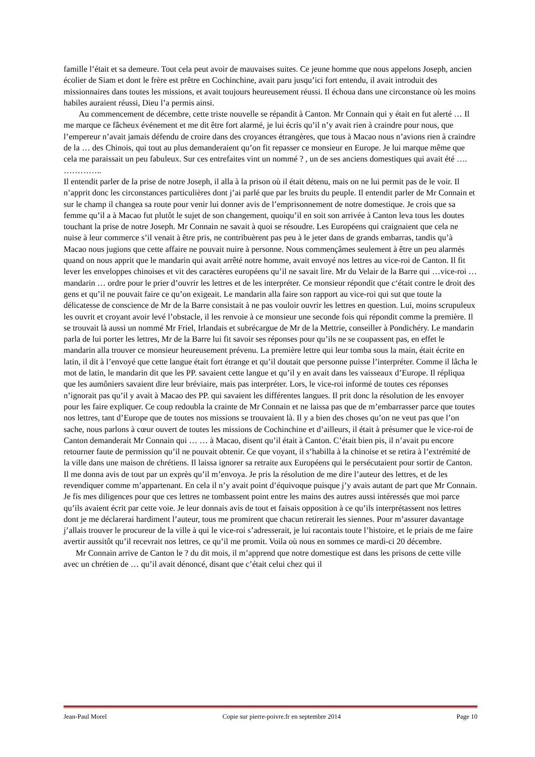famille l’était et sa demeure. Tout cela peut avoir de mauvaises suites. Ce jeune homme que nous appelons Joseph, ancien écolier de Siam et dont le frère est prêtre en Cochinchine, avait paru jusqu’ici fort entendu, il avait introduit des missionnaires dans toutes les missions, et avait toujours heureusement réussi. Il échoua dans une circonstance où les moins habiles auraient réussi, Dieu l’a permis ainsi.
Au commencement de décembre, cette triste nouvelle se répandit à Canton. Mr Connain qui y était en fut alerté … Il me marque ce fâcheux événement et me dit être fort alarmé, je lui écris qu’il n’y avait rien à craindre pour nous, que l’empereur n’avait jamais défendu de croire dans des croyances étrangères, que tous à Macao nous n’avions rien à craindre de la … des Chinois, qui tout au plus demanderaient qu’on fit repasser ce monsieur en Europe. Je lui marque même que cela me paraissait un peu fabuleux. Sur ces entrefaites vint un nommé ? , un de ses anciens domestiques qui avait été ….
…………..
Il entendit parler de la prise de notre Joseph, il alla à la prison où il était détenu, mais on ne lui permit pas de le voir. Il n’apprit donc les circonstances particulières dont j’ai parlé que par les bruits du peuple. Il entendit parler de Mr Connain et sur le champ il changea sa route pour venir lui donner avis de l’emprisonnement de notre domestique. Je crois que sa femme qu’il a à Macao fut plutôt le sujet de son changement, quoiqu’il en soit son arrivée à Canton leva tous les doutes touchant la prise de notre Joseph. Mr Connain ne savait à quoi se résoudre. Les Européens qui craignaient que cela ne nuise à leur commerce s’il venait à être pris, ne contribuèrent pas peu à le jeter dans de grands embarras, tandis qu’à Macao nous jugions que cette affaire ne pouvait nuire à personne. Nous commençâmes seulement à être un peu alarmés quand on nous apprit que le mandarin qui avait arrêté notre homme, avait envoyé nos lettres au vice-roi de Canton. Il fit lever les enveloppes chinoises et vit des caractères européens qu’il ne savait lire. Mr du Velair de la Barre qui …vice-roi … mandarin … ordre pour le prier d’ouvrir les lettres et de les interpréter. Ce monsieur répondit que c‘était contre le droit des gens et qu’il ne pouvait faire ce qu’on exigeait. Le mandarin alla faire son rapport au vice-roi qui sut que toute la délicatesse de conscience de Mr de la Barre consistait à ne pas vouloir ouvrir les lettres en question. Lui, moins scrupuleux les ouvrit et croyant avoir levé l’obstacle, il les renvoie à ce monsieur une seconde fois qui répondit comme la première. Il se trouvait là aussi un nommé Mr Friel, Irlandais et subrécargue de Mr de la Mettrie, conseiller à Pondichéry. Le mandarin parla de lui porter les lettres, Mr de la Barre lui fit savoir ses réponses pour qu’ils ne se coupassent pas, en effet le mandarin alla trouver ce monsieur heureusement prévenu. La première lettre qui leur tomba sous la main, était écrite en latin, il dit à l’envoyé que cette langue était fort étrange et qu’il doutait que personne puisse l’interpréter. Comme il lâcha le mot de latin, le mandarin dit que les PP. savaient cette langue et qu’il y en avait dans les vaisseaux d’Europe. Il répliqua que les aumôniers savaient dire leur bréviaire, mais pas interpréter. Lors, le vice-roi informé de toutes ces réponses n’ignorait pas qu’il y avait à Macao des PP. qui savaient les différentes langues. Il prit donc la résolution de les envoyer pour les faire expliquer. Ce coup redoubla la crainte de Mr Connain et ne laissa pas que de m’embarrasser parce que toutes nos lettres, tant d’Europe que de toutes nos missions se trouvaient là. Il y a bien des choses qu’on ne veut pas que l’on sache, nous parlons à cœur ouvert de toutes les missions de Cochinchine et d’ailleurs, il était à présumer que le vice-roi de Canton demanderait Mr Connain qui … … à Macao, disent qu’il était à Canton. C’était bien pis, il n’avait pu encore retourner faute de permission qu’il ne pouvait obtenir. Ce que voyant, il s’habilla à la chinoise et se retira à l’extrémité de la ville dans une maison de chrétiens. Il laissa ignorer sa retraite aux Européens qui le persécutaient pour sortir de Canton. Il me donna avis de tout par un exprès qu’il m’envoya. Je pris la résolution de me dire l’auteur des lettres, et de les revendiquer comme m’appartenant. En cela il n’y avait point d’équivoque puisque j’y avais autant de part que Mr Connain. Je fis mes diligences pour que ces lettres ne tombassent point entre les mains des autres aussi intéressés que moi parce qu’ils avaient écrit par cette voie. Je leur donnais avis de tout et faisais opposition à ce qu’ils interprétassent nos lettres dont je me déclarerai hardiment l’auteur, tous me promirent que chacun retirerait les siennes. Pour m’assurer davantage j’allais trouver le procureur de la ville à qui le vice-roi s’adresserait, je lui racontais toute l’histoire, et le priais de me faire avertir aussitôt qu’il recevrait nos lettres, ce qu’il me promit. Voila où nous en sommes ce mardi-ci 20 décembre.
Mr Connain arrive de Canton le ? du dit mois, il m’apprend que notre domestique est dans les prisons de cette ville avec un chrétien de … qu’il avait dénoncé, disant que c’était celui chez qui il
Jean-Paul Morel Copie sur pierre-poivre.fr en septembre 2014 Page 10